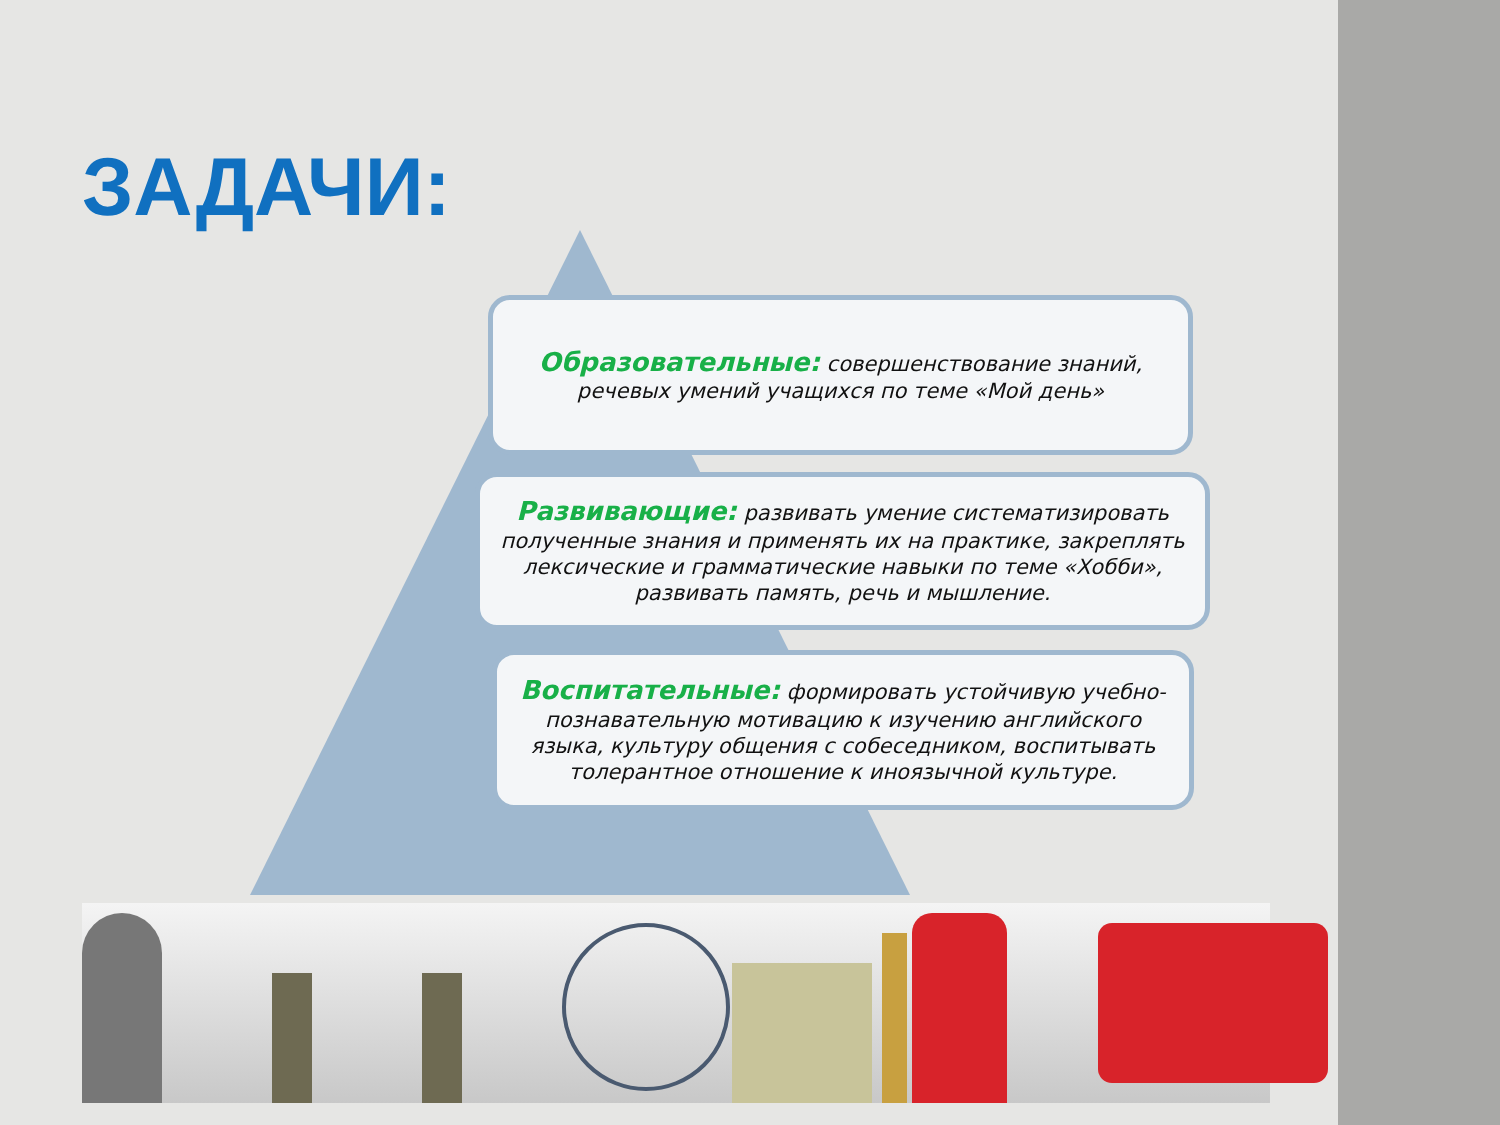ЗАДАЧИ:
Образовательные: совершенствование знаний, речевых умений учащихся по теме «Мой день»
Развивающие: развивать умение систематизировать полученные знания и применять их на практике, закреплять лексические и грамматические навыки по теме «Хобби», развивать память, речь и мышление.
Воспитательные: формировать устойчивую учебно-познавательную мотивацию к изучению английского языка, культуру общения с собеседником, воспитывать толерантное отношение к иноязычной культуре.